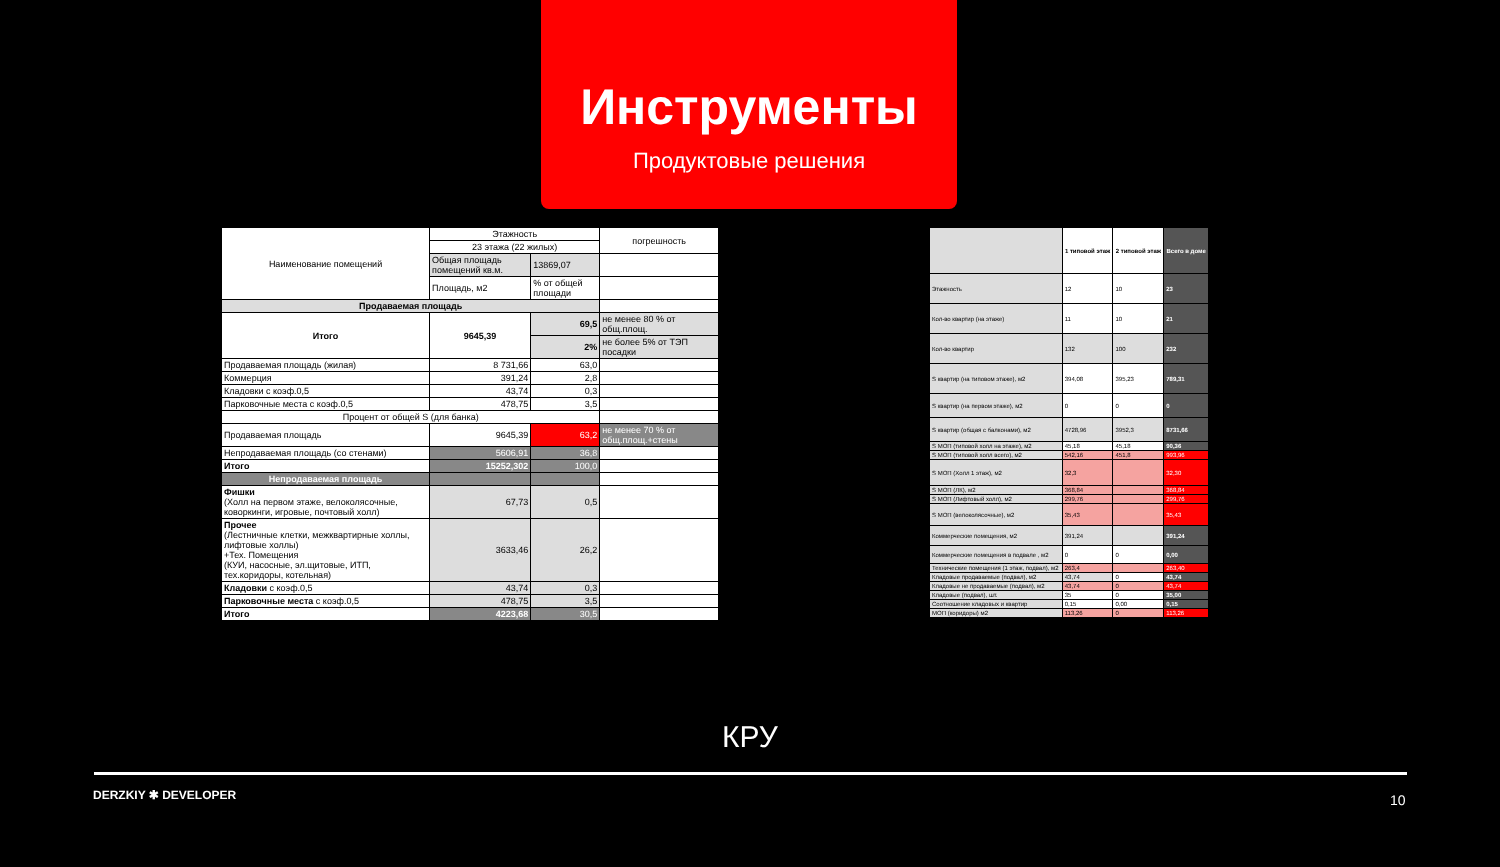Инструменты
Продуктовые решения
| Наименование помещений | Этажность | | погрешность |
| | 23 этажа (22 жилых) | | |
| | Общая площадь помещений кв.м. | 13869,07 | |
| | Площадь, м2 | % от общей площади | |
| Продаваемая площадь | | | |
| Итого | 9645,39 | 69,5 | не менее 80 % от общ.площ. |
| | | 2% | не более 5% от ТЭП посадки |
| Продаваемая площадь (жилая) | 8 731,66 | 63,0 | |
| Коммерция | 391,24 | 2,8 | |
| Кладовки с коэф.0,5 | 43,74 | 0,3 | |
| Парковочные места с коэф.0,5 | 478,75 | 3,5 | |
| Процент от общей S (для банка) | | | |
| Продаваемая площадь | 9645,39 | 63,2 | не менее 70 % от общ.площ.+стены |
| Непродаваемая площадь (со стенами) | 5606,91 | 36,8 | |
| Итого | 15252,302 | 100,0 | |
| Непродаваемая площадь | | | |
| Фишки (Холл на первом этаже, велоколясочные, коворкинги, игровые, почтовый холл) | 67,73 | 0,5 | |
| Прочее (Лестничные клетки, межквартирные холлы, лифтовые холлы) +Тех. Помещения (КУИ, насосные, эл.щитовые, ИТП, тех.коридоры, котельная) | 3633,46 | 26,2 | |
| Кладовки с коэф.0,5 | 43,74 | 0,3 | |
| Парковочные места с коэф.0,5 | 478,75 | 3,5 | |
| Итого | 4223,68 | 30,5 | |
| | 1 типовой этаж | 2 типовой этаж | Всего в доме |
| --- | --- | --- | --- |
| Этажность | 12 | 10 | 23 |
| Кол-во квартир (на этаже) | 11 | 10 | 21 |
| Кол-во квартир | 132 | 100 | 232 |
| S квартир (на типовом этаже), м2 | 394,08 | 395,23 | 789,31 |
| S квартир (на первом этаже), м2 | 0 | 0 | 0 |
| S квартир (общая с балконами), м2 | 4728,96 | 3952,3 | 8731,66 |
| S МОП (типовой холл на этаже), м2 | 45,18 | 45,18 | 90,36 |
| S МОП (типовой холл всего), м2 | 542,16 | 451,8 | 993,96 |
| S МОП (Холл 1 этаж), м2 | 32,3 | | 32,30 |
| S МОП (ЛК), м2 | 368,84 | | 368,84 |
| S МОП (Лифтовый холл), м2 | 299,76 | | 299,76 |
| S МОП (велоколясочные), м2 | 35,43 | | 35,43 |
| Коммерческие помещения, м2 | 391,24 | | 391,24 |
| Коммерческие помещения в подвале , м2 | 0 | 0 | 0,00 |
| Технические помещения (1 этаж, подвал), м2 | 263,4 | | 263,40 |
| Кладовые продаваемые (подвал), м2 | 43,74 | 0 | 43,74 |
| Кладовые не продаваемые (подвал), м2 | 43,74 | 0 | 43,74 |
| Кладовые (подвал), шт. | 35 | 0 | 35,00 |
| Соотношение кладовых и квартир | 0,15 | 0,00 | 0,15 |
| МОП (коридоры) м2 | 113,26 | 0 | 113,26 |
КРУ
DERZKIY ✱ DEVELOPER 10